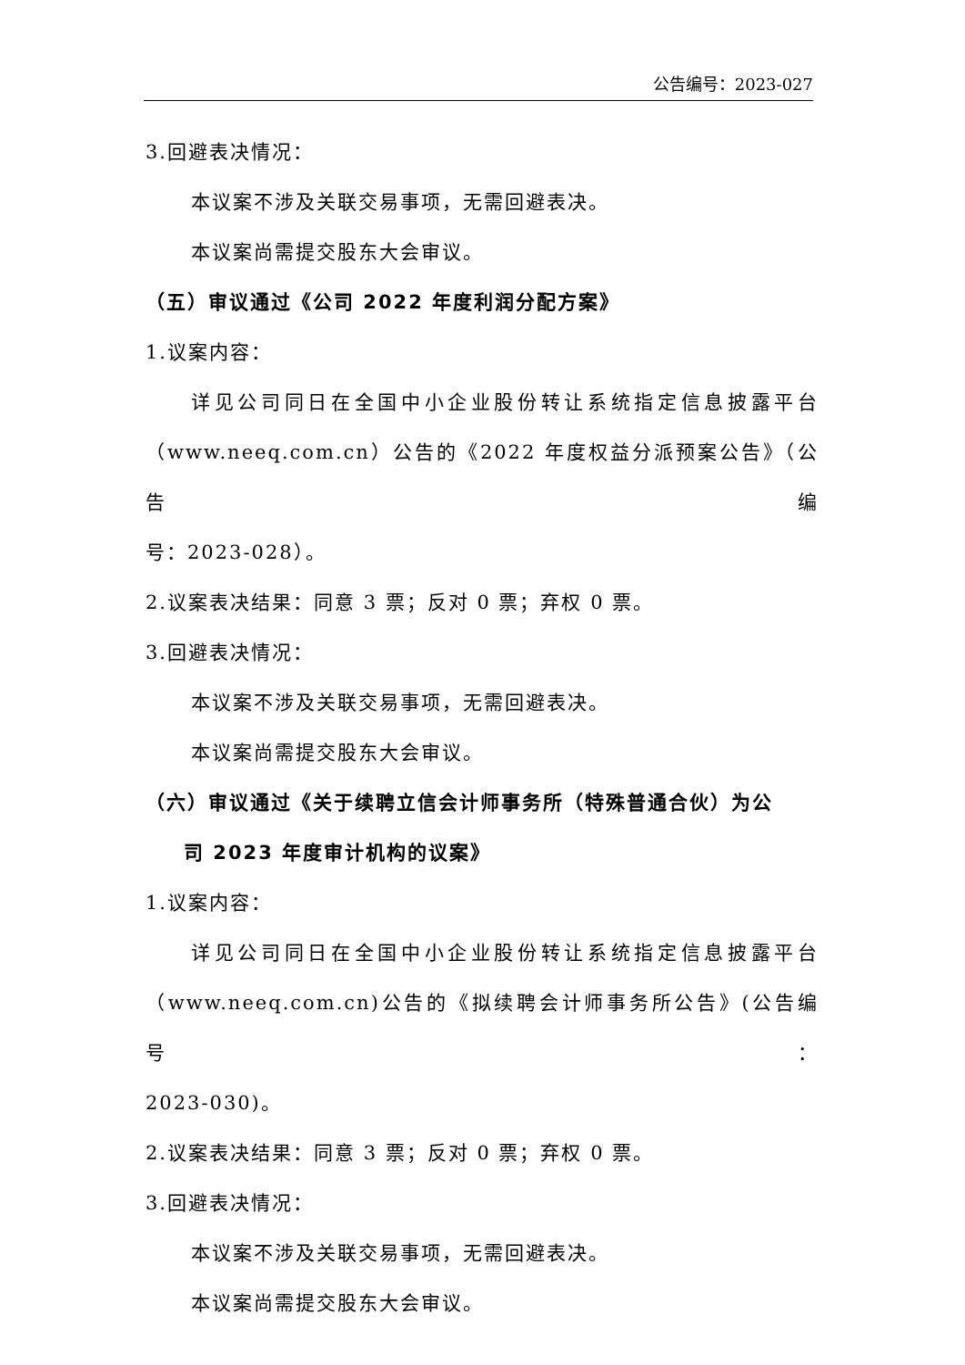公告编号：2023-027
3.回避表决情况：
本议案不涉及关联交易事项，无需回避表决。
本议案尚需提交股东大会审议。
（五）审议通过《公司 2022 年度利润分配方案》
1.议案内容：
详见公司同日在全国中小企业股份转让系统指定信息披露平台
（www.neeq.com.cn）公告的《2022 年度权益分派预案公告》（公告编
号：2023-028）。
2.议案表决结果：同意 3 票；反对 0 票；弃权 0 票。
3.回避表决情况：
本议案不涉及关联交易事项，无需回避表决。
本议案尚需提交股东大会审议。
（六）审议通过《关于续聘立信会计师事务所（特殊普通合伙）为公
司 2023 年度审计机构的议案》
1.议案内容：
详见公司同日在全国中小企业股份转让系统指定信息披露平台
（www.neeq.com.cn)公告的《拟续聘会计师事务所公告》(公告编号：
2023-030)。
2.议案表决结果：同意 3 票；反对 0 票；弃权 0 票。
3.回避表决情况：
本议案不涉及关联交易事项，无需回避表决。
本议案尚需提交股东大会审议。